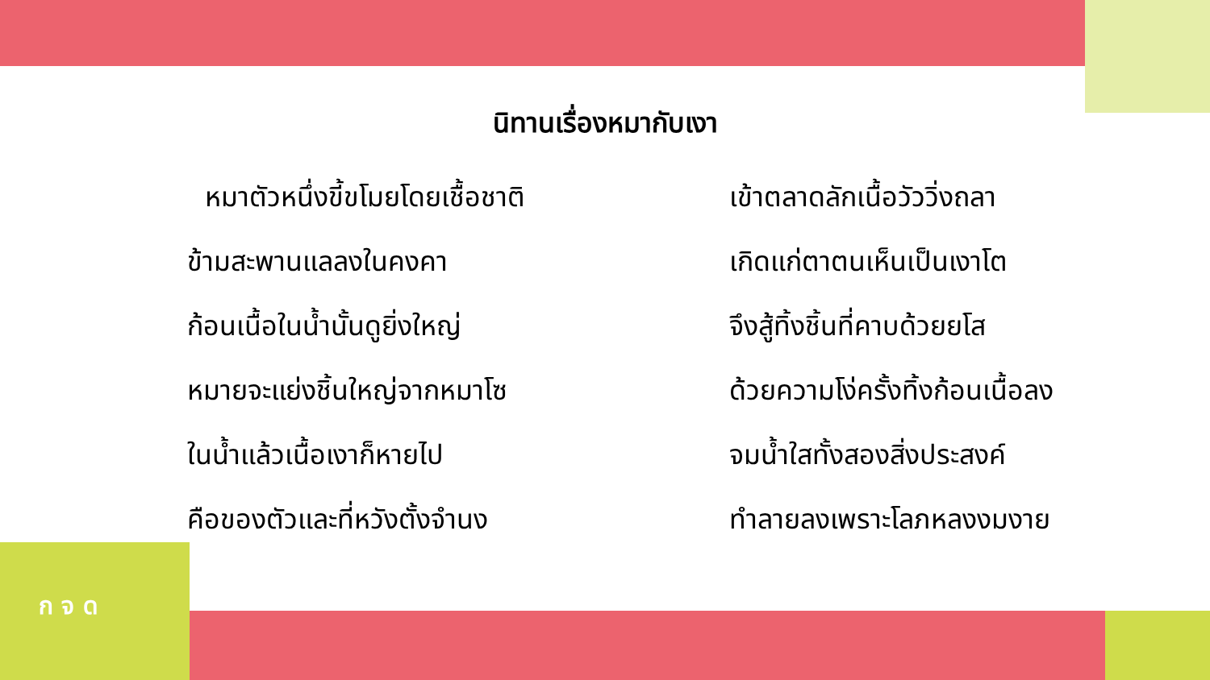ก จ ด
นิทานเรื่องหมากับเงา
หมาตัวหนึ่งขี้ขโมยโดยเชื้อชาติ
เข้าตลาดลักเนื้อวัววิ่งถลา
ข้ามสะพานแลลงในคงคา
เกิดแก่ตาตนเห็นเป็นเงาโต
ก้อนเนื้อในน้ำนั้นดูยิ่งใหญ่
จึงสู้ทิ้งชิ้นที่คาบด้วยยโส
หมายจะแย่งชิ้นใหญ่จากหมาโซ
ด้วยความโง่ครั้งทิ้งก้อนเนื้อลง
ในน้ำแล้วเนื้อเงาก็หายไป
จมน้ำใสทั้งสองสิ่งประสงค์
คือของตัวและที่หวังตั้งจำนง
ทำลายลงเพราะโลภหลงงมงาย